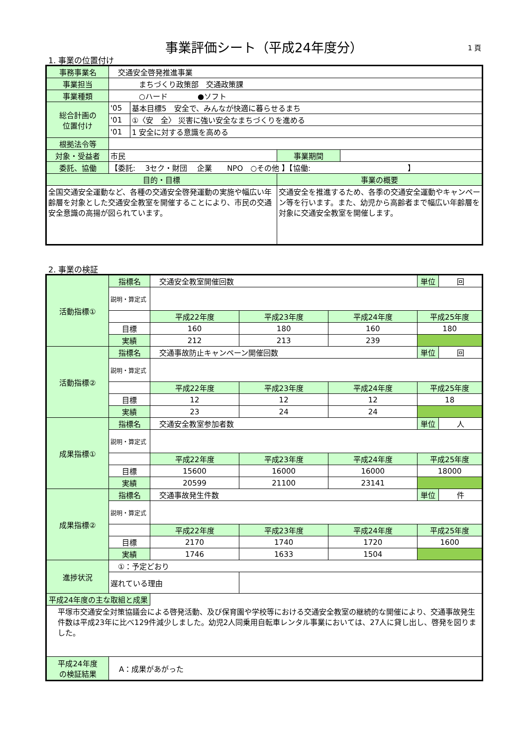事業評価シート（平成24年度分） 1 頁
1. 事業の位置付け
| 事務事業名 | 交通安全啓発推進事業 | | | |
| 事業担当 | まちづくり政策部 交通政策課 | | | |
| 事業種類 | ○ハード ●ソフト | | | |
| 総合計画の 位置付け | '05 | 基本目標5 安全で、みんなが快適に暮らせるまち | | |
| | '01 | ①〈安 全〉 災害に強い安全なまちづくりを進める | | |
| | '01 | 1 安全に対する意識を高める | | |
| 根拠法令等 | | | | |
| 対象・受益者 | 市民 | | 事業期間 | |
| 委託、協働 | 【委託: 3セク・財団 企業 NPO ○その他 】【協働: 】 | | | |
| 目的・目標 | | | 事業の概要 | |
| 全国交通安全運動など、各種の交通安全啓発運動の実施や幅広い年齢層を対象とした交通安全教室を開催することにより、市民の交通安全意識の高揚が図られています。 | | | 交通安全を推進するため、各季の交通安全運動やキャンペーン等を行います。また、幼児から高齢者まで幅広い年齢層を対象に交通安全教室を開催します。 | |
2. 事業の検証
| 活動指標① | 指標名 | 交通安全教室開催回数 | | | 単位 | 回 |
| | 説明・算定式 | | | | | |
| | | 平成22年度 | 平成23年度 | 平成24年度 | 平成25年度 | |
| | 目標 | 160 | 180 | 160 | 180 | |
| | 実績 | 212 | 213 | 239 | | |
| 活動指標② | 指標名 | 交通事故防止キャンペーン開催回数 | | | 単位 | 回 |
| | 説明・算定式 | | | | | |
| | | 平成22年度 | 平成23年度 | 平成24年度 | 平成25年度 | |
| | 目標 | 12 | 12 | 12 | 18 | |
| | 実績 | 23 | 24 | 24 | | |
| 成果指標① | 指標名 | 交通安全教室参加者数 | | | 単位 | 人 |
| | 説明・算定式 | | | | | |
| | | 平成22年度 | 平成23年度 | 平成24年度 | 平成25年度 | |
| | 目標 | 15600 | 16000 | 16000 | 18000 | |
| | 実績 | 20599 | 21100 | 23141 | | |
| 成果指標② | 指標名 | 交通事故発生件数 | | | 単位 | 件 |
| | 説明・算定式 | | | | | |
| | | 平成22年度 | 平成23年度 | 平成24年度 | 平成25年度 | |
| | 目標 | 2170 | 1740 | 1720 | 1600 | |
| | 実績 | 1746 | 1633 | 1504 | | |
| 進捗状況 | ①：予定どおり | | | | | |
| | 遅れている理由 | | | | | |
| 平成24年度の主な取組と成果 | | | | | | |
| 平塚市交通安全対策協議会による啓発活動、及び保育園や学校等における交通安全教室の継続的な開催により、交通事故発生件数は平成23年に比べ129件減少しました。幼児2人同乗用自転車レンタル事業においては、27人に貸し出し、啓発を図りました。 | | | | | | |
| 平成24年度 の検証結果 | A：成果があがった | | | | | |